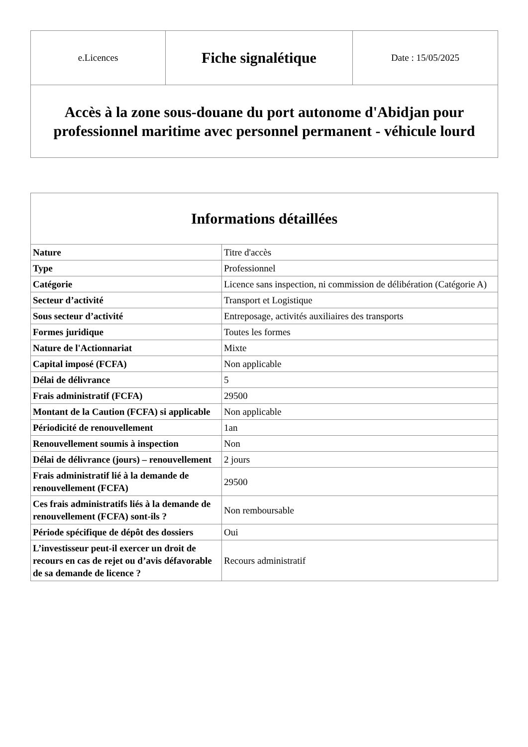| e.Licences | Fiche signalétique | Date : 15/05/2025 |
| Accès à la zone sous-douane du port autonome d'Abidjan pour professionnel maritime avec personnel permanent - véhicule lourd | | |
| Informations détaillées | |
| --- | --- |
| Nature | Titre d'accès |
| Type | Professionnel |
| Catégorie | Licence sans inspection, ni commission de délibération (Catégorie A) |
| Secteur d’activité | Transport et Logistique |
| Sous secteur d’activité | Entreposage, activités auxiliaires des transports |
| Formes juridique | Toutes les formes |
| Nature de l'Actionnariat | Mixte |
| Capital imposé (FCFA) | Non applicable |
| Délai de délivrance | 5 |
| Frais administratif (FCFA) | 29500 |
| Montant de la Caution (FCFA) si applicable | Non applicable |
| Périodicité de renouvellement | 1an |
| Renouvellement soumis à inspection | Non |
| Délai de délivrance (jours) – renouvellement | 2 jours |
| Frais administratif lié à la demande de renouvellement (FCFA) | 29500 |
| Ces frais administratifs liés à la demande de renouvellement (FCFA) sont-ils ? | Non remboursable |
| Période spécifique de dépôt des dossiers | Oui |
| L’investisseur peut-il exercer un droit de recours en cas de rejet ou d’avis défavorable de sa demande de licence ? | Recours administratif |